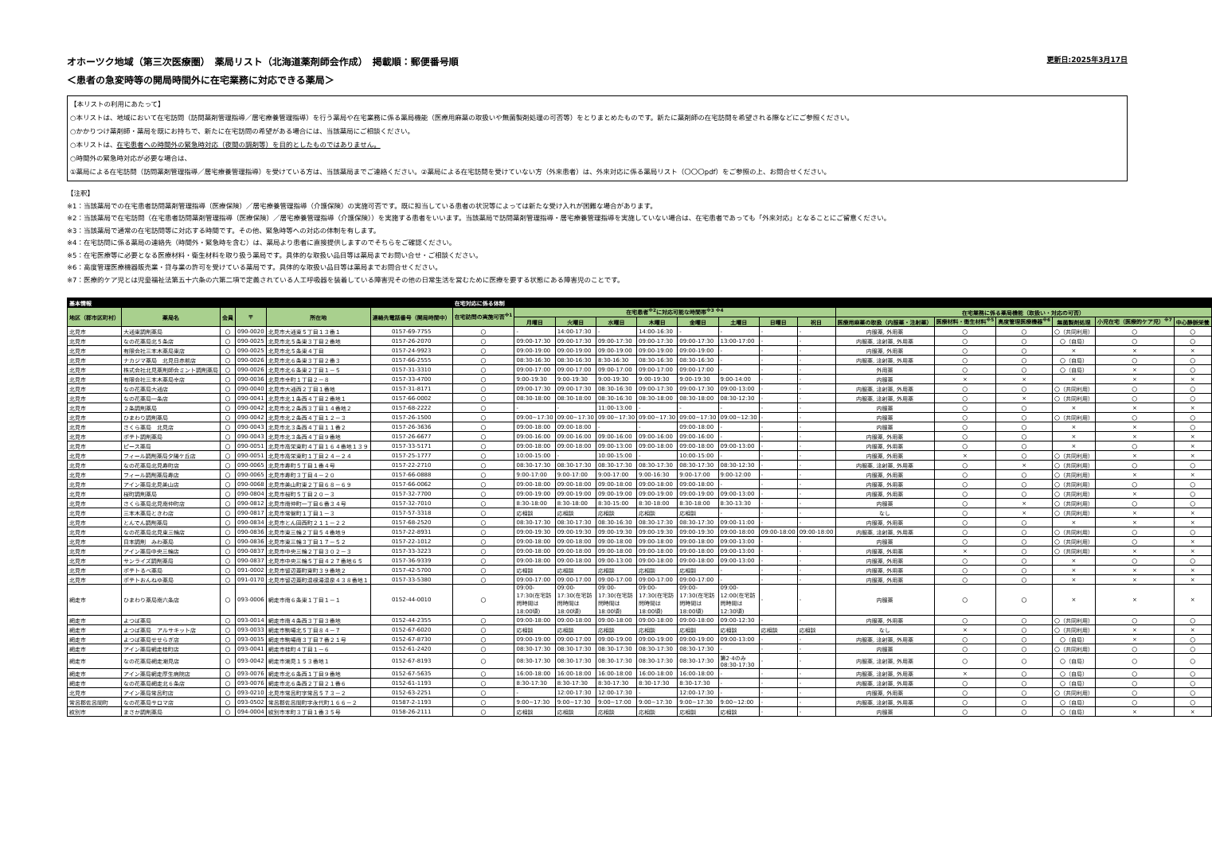オホーツク地域（第三次医療圏）　薬局リスト（北海道薬剤師会作成）　掲載順：郵便番号順 更新日:2025年3月17日
＜患者の急変時等の開局時間外に在宅業務に対応できる薬局＞
【本リストの利用にあたって】
○本リストは、地域において在宅訪問（訪問薬剤管理指導／居宅療養管理指導）を行う薬局や在宅業務に係る薬局機能（医療用麻薬の取扱いや無菌製剤処理の可否等）をとりまとめたものです。新たに薬剤師の在宅訪問を希望される際などにご参照ください。
○かかりつけ薬剤師・薬局を既にお持ちで、新たに在宅訪問の希望がある場合には、当該薬局にご相談ください。
○本リストは、在宅患者への時間外の緊急時対応（夜間の調剤等）を目的としたものではありません。
○時間外の緊急時対応が必要な場合は、
①薬局による在宅訪問（訪問薬剤管理指導／居宅療養管理指導）を受けている方は、当該薬局までご連絡ください。②薬局による在宅訪問を受けていない方（外来患者）は、外来対応に係る薬局リスト（〇〇〇pdf）をご参照の上、お問合せください。
【注釈】
※1：当該薬局での在宅患者訪問薬剤管理指導（医療保険）／居宅療養管理指導（介護保険）の実施可否です。既に担当している患者の状況等によっては新たな受け入れが困難な場合があります。
※2：当該薬局で在宅訪問（在宅患者訪問薬剤管理指導（医療保険）／居宅療養管理指導（介護保険））を実施する患者をいいます。当該薬局で訪問薬剤管理指導・居宅療養管理指導を実施していない場合は、在宅患者であっても「外来対応」となることにご留意ください。
※3：当該薬局で通常の在宅訪問等に対応する時間です。その他、緊急時等への対応の体制を有します。
※4：在宅訪問に係る薬局の連絡先（時間外・緊急時を含む）は、薬局より患者に直接提供しますのでそちらをご確認ください。
※5：在宅医療等に必要となる医療材料・衛生材料を取り扱う薬局です。具体的な取扱い品目等は薬局までお問い合せ・ご相談ください。
※6：高度管理医療機器販売業・貸与業の許可を受けている薬局です。具体的な取扱い品目等は薬局までお問合せください。
※7：医療的ケア児とは児童福祉法第五十六条の六第二項で定義されている人工呼吸器を装着している障害児その他の日常生活を営むために医療を要する状態にある障害児のことです。
| 基本情報 | | | | | | 在宅対応に係る体制 | | | | | | | | | | | | | | |
| --- | --- | --- | --- | --- | --- | --- | --- | --- | --- | --- | --- | --- | --- | --- | --- | --- | --- | --- | --- | --- |
| 地区（郡市区町村） | 薬局名 | 会員 | 〒 | 所在地 | 連絡先電話番号（開局時間中） | 在宅訪問の実施可否<sup>※1</sup> | 在宅患者<sup>※2</sup>に対応可能な時間帯<sup>※3 ※4</sup> | | | | | | | | 在宅業務に係る薬局機能（取扱い・対応の可否） | | | | | |
| | | | | | | | 月曜日 | 火曜日 | 水曜日 | 木曜日 | 金曜日 | 土曜日 | 日曜日 | 祝日 | 医療用麻薬の取扱（内服薬・注射薬） | 医療材料・衛生材料<sup>※5</sup> | 高度管理医療機器<sup>※6</sup> | 無菌製剤処理 | 小児在宅（医療的ケア児）<sup>※7</sup> | 中心静脈栄養 |
| 北見市 | 大通東調剤薬局 | 〇 | 090-0020 | 北見市大通東５丁目１３番１ | 0157-69-7755 | 〇 | - | 14:00-17:30 | - | 14:00-16:30 | - | - | - | - | 内服薬, 外用薬 | 〇 | 〇 | 〇（共同利用） | 〇 | 〇 |
| 北見市 | なの花薬局北５条店 | 〇 | 090-0025 | 北見市北５条東３丁目２番地 | 0157-26-2070 | 〇 | 09:00-17:30 | 09:00-17:30 | 09:00-17:30 | 09:00-17:30 | 09:00-17:30 | 13:00-17:00 | - | - | 内服薬, 注射薬, 外用薬 | 〇 | 〇 | 〇（自局） | 〇 | 〇 |
| 北見市 | 有限会社三本木薬局東店 | 〇 | 090-0025 | 北見市北５条東４丁目 | 0157-24-9923 | 〇 | 09:00-19:00 | 09:00-19:00 | 09:00-19:00 | 09:00-19:00 | 09:00-19:00 | - | - | - | 内服薬, 外用薬 | 〇 | 〇 | × | × | × |
| 北見市 | ナカジマ薬局 北見日赤前店 | 〇 | 090-0026 | 北見市北６条東３丁目２番３ | 0157-66-2555 | 〇 | 08:30-16:30 | 08:30-16:30 | 8:30-16:30 | 08:30-16:30 | 08:30-16:30 | - | - | - | 内服薬, 注射薬, 外用薬 | 〇 | 〇 | 〇（自局） | 〇 | 〇 |
| 北見市 | 株式会社北見薬剤師会ミント調剤薬局 | 〇 | 090-0026 | 北見市北６条東２丁目１－５ | 0157-31-3310 | 〇 | 09:00-17:00 | 09:00-17:00 | 09:00-17:00 | 09:00-17:00 | 09:00-17:00 | - | - | - | 外用薬 | 〇 | 〇 | 〇（自局） | × | 〇 |
| 北見市 | 有限会社三本木薬局幸店 | 〇 | 090-0036 | 北見市幸町１丁目２－８ | 0157-33-4700 | 〇 | 9:00-19:30 | 9:00-19:30 | 9:00-19:30 | 9:00-19:30 | 9:00-19:30 | 9:00-14:00 | - | - | 内服薬 | × | × | × | × | × |
| 北見市 | なの花薬局大通店 | 〇 | 090-0040 | 北見市大通西２丁目１番地 | 0157-31-8171 | 〇 | 09:00-17:30 | 09:00-17:30 | 08:30-16:30 | 09:00-17:30 | 09:00-17:30 | 09:00-13:00 | - | - | 内服薬, 注射薬, 外用薬 | 〇 | 〇 | 〇（共同利用） | 〇 | 〇 |
| 北見市 | なの花薬局一条店 | 〇 | 090-0041 | 北見市北１条西４丁目２番地１ | 0157-66-0002 | 〇 | 08:30-18:00 | 08:30-18:00 | 08:30-16:30 | 08:30-18:00 | 08:30-18:00 | 08:30-12:30 | - | - | 内服薬, 注射薬, 外用薬 | 〇 | × | 〇（共同利用） | 〇 | 〇 |
| 北見市 | ２条調剤薬局 | 〇 | 090-0042 | 北見市北２条西３丁目１４番地２ | 0157-68-2222 | 〇 | - | - | 11:00-13:00 | - | - | - | - | - | 内服薬 | 〇 | 〇 | × | × | × |
| 北見市 | ひまわり調剤薬局 | 〇 | 090-0042 | 北見市北２条西４丁目１２－３ | 0157-26-1500 | 〇 | 09:00~17:30 | 09:00~17:30 | 09:00~17:30 | 09:00~17:30 | 09:00~17:30 | 09:00~12:30 | - | - | 内服薬 | 〇 | 〇 | 〇（共同利用） | 〇 | 〇 |
| 北見市 | さくら薬局 北見店 | 〇 | 090-0043 | 北見市北３条西４丁目１１番２ | 0157-26-3636 | 〇 | 09:00-18:00 | 09:00-18:00 | - | - | 09:00-18:00 | - | - | - | 内服薬 | 〇 | 〇 | × | × | 〇 |
| 北見市 | ポテト調剤薬局 | 〇 | 090-0043 | 北見市北３条西４丁目９番地 | 0157-26-6677 | 〇 | 09:00-16:00 | 09:00-16:00 | 09:00-16:00 | 09:00-16:00 | 09:00-16:00 | - | - | - | 内服薬, 外用薬 | 〇 | 〇 | × | × | × |
| 北見市 | ピース薬局 | 〇 | 090-0051 | 北見市高栄東町４丁目１６４番地１３９ | 0157-33-5171 | 〇 | 09:00-18:00 | 09:00-18:00 | 09:00-13:00 | 09:00-18:00 | 09:00-18:00 | 09:00-13:00 | - | - | 内服薬, 外用薬 | 〇 | 〇 | × | 〇 | × |
| 北見市 | フィール調剤薬局夕陽ケ丘店 | 〇 | 090-0051 | 北見市高栄東町１丁目２４－２４ | 0157-25-1777 | 〇 | 10:00-15:00 | - | 10:00-15:00 | - | 10:00-15:00 | - | - | - | 内服薬, 外用薬 | × | 〇 | 〇（共同利用） | × | × |
| 北見市 | なの花薬局北見寿町店 | 〇 | 090-0065 | 北見市寿町５丁目１番４号 | 0157-22-2710 | 〇 | 08:30-17:30 | 08:30-17:30 | 08:30-17:30 | 08:30-17:30 | 08:30-17:30 | 08:30-12:30 | - | - | 内服薬, 注射薬, 外用薬 | 〇 | × | 〇（共同利用） | 〇 | 〇 |
| 北見市 | フィール調剤薬局寿店 | 〇 | 090-0065 | 北見市寿町３丁目４－２０ | 0157-66-0888 | 〇 | 9:00-17:00 | 9:00-17:00 | 9:00-17:00 | 9:00-16:30 | 9:00-17:00 | 9:00-12:00 | - | - | 内服薬, 外用薬 | 〇 | 〇 | 〇（共同利用） | × | × |
| 北見市 | アイン薬局北見美山店 | 〇 | 090-0068 | 北見市美山町東２丁目６８－６９ | 0157-66-0062 | 〇 | 09:00-18:00 | 09:00-18:00 | 09:00-18:00 | 09:00-18:00 | 09:00-18:00 | - | - | - | 内服薬, 外用薬 | 〇 | 〇 | 〇（共同利用） | 〇 | 〇 |
| 北見市 | 桜町調剤薬局 | 〇 | 090-0804 | 北見市桜町５丁目２０－３ | 0157-32-7700 | 〇 | 09:00-19:00 | 09:00-19:00 | 09:00-19:00 | 09:00-19:00 | 09:00-19:00 | 09:00-13:00 | - | - | 内服薬, 外用薬 | 〇 | 〇 | 〇（共同利用） | × | 〇 |
| 北見市 | さくら薬局北見南仲町店 | 〇 | 090-0812 | 北見市南仲町一丁目６番３４号 | 0157-32-7010 | 〇 | 8:30-18:00 | 8:30-18:00 | 8:30-15:00 | 8:30-18:00 | 8:30-18:00 | 8:30-13:30 | - | - | 内服薬 | 〇 | × | 〇（共同利用） | 〇 | 〇 |
| 北見市 | 三本木薬局ときわ店 | 〇 | 090-0817 | 北見市常盤町１丁目１－３ | 0157-57-3318 | 〇 | 応相談 | 応相談 | 応相談 | 応相談 | 応相談 | - | - | - | なし | 〇 | × | 〇（共同利用） | × | × |
| 北見市 | とんでん調剤薬局 | 〇 | 090-0834 | 北見市とん田西町２１１－２２ | 0157-68-2520 | 〇 | 08:30-17:30 | 08:30-17:30 | 08:30-16:30 | 08:30-17:30 | 08:30-17:30 | 09:00-11:00 | - | - | 内服薬, 外用薬 | 〇 | 〇 | × | × | × |
| 北見市 | なの花薬局北見東三輪店 | 〇 | 090-0836 | 北見市東三輪２丁目５４番地９ | 0157-22-8931 | 〇 | 09:00-19:30 | 09:00-19:30 | 09:00-19:30 | 09:00-19:30 | 09:00-19:30 | 09:00-18:00 | 09:00-18:00 | 09:00-18:00 | 内服薬, 注射薬, 外用薬 | 〇 | 〇 | 〇（共同利用） | 〇 | 〇 |
| 北見市 | 日本調剤 みわ薬局 | 〇 | 090-0836 | 北見市東三輪３丁目１７－５２ | 0157-22-1012 | 〇 | 09:00-18:00 | 09:00-18:00 | 09:00-18:00 | 09:00-18:00 | 09:00-18:00 | 09:00-13:00 | - | - | 内服薬 | 〇 | 〇 | 〇（共同利用） | 〇 | × |
| 北見市 | アイン薬局中央三輪店 | 〇 | 090-0837 | 北見市中央三輪２丁目３０２－３ | 0157-33-3223 | 〇 | 09:00-18:00 | 09:00-18:00 | 09:00-18:00 | 09:00-18:00 | 09:00-18:00 | 09:00-13:00 | - | - | 内服薬, 外用薬 | × | 〇 | 〇（共同利用） | × | × |
| 北見市 | サンライズ調剤薬局 | 〇 | 090-0837 | 北見市中央三輪５丁目４２７番地６５ | 0157-36-9339 | 〇 | 09:00-18:00 | 09:00-18:00 | 09:00-13:00 | 09:00-18:00 | 09:00-18:00 | 09:00-13:00 | - | - | 内服薬, 外用薬 | 〇 | 〇 | × | 〇 | 〇 |
| 北見市 | ポテトるべ薬局 | 〇 | 091-0002 | 北見市留辺蘂町東町３９番地２ | 0157-42-5700 | 〇 | 応相談 | 応相談 | 応相談 | 応相談 | 応相談 | - | - | - | 内服薬, 外用薬 | 〇 | 〇 | × | × | × |
| 北見市 | ポテトおんねゆ薬局 | 〇 | 091-0170 | 北見市留辺蘂町温根湯温泉４３８番地１ | 0157-33-5380 | 〇 | 09:00-17:00 | 09:00-17:00 | 09:00-17:00 | 09:00-17:00 | 09:00-17:00 | - | - | - | 内服薬, 外用薬 | 〇 | 〇 | × | × | × |
| 網走市 | ひまわり薬局南六条店 | 〇 | 093-0006 | 網走市南６条東１丁目１－１ | 0152-44-0010 | 〇 | 09:00-17:30(在宅訪問時間は18:00頃) | 09:00-17:30(在宅訪問時間は18:00頃) | 09:00-17:30(在宅訪問時間は18:00頃) | 09:00-17:30(在宅訪問時間は18:00頃) | 09:00-17:30(在宅訪問時間は18:00頃) | 09:00-12:00(在宅訪問時間は12:30頃) | - | - | 内服薬 | 〇 | 〇 | × | × | × |
| 網走市 | よつば薬局 | 〇 | 093-0014 | 網走市南４条西３丁目３番地 | 0152-44-2355 | 〇 | 09:00-18:00 | 09:00-18:00 | 09:00-18:00 | 09:00-18:00 | 09:00-18:00 | 09:00-12:30 | - | - | 内服薬, 外用薬 | 〇 | 〇 | 〇（共同利用） | 〇 | 〇 |
| 網走市 | よつば薬局 アルサキット店 | 〇 | 093-0033 | 網走市駒場北５丁目８４－７ | 0152-67-6020 | 〇 | 応相談 | 応相談 | 応相談 | 応相談 | 応相談 | 応相談 | 応相談 | 応相談 | なし | × | 〇 | 〇（共同利用） | × | × |
| 網走市 | よつば薬局せせらぎ店 | 〇 | 093-0035 | 網走市駒場南３丁目７番２１号 | 0152-67-8730 | 〇 | 09:00-19:00 | 09:00-17:00 | 09:00-19:00 | 09:00-19:00 | 09:00-19:00 | 09:00-13:00 | - | - | 内服薬, 注射薬, 外用薬 | 〇 | 〇 | 〇（自局） | × | 〇 |
| 網走市 | アイン薬局網走桂町店 | 〇 | 093-0041 | 網走市桂町４丁目１－６ | 0152-61-2420 | 〇 | 08:30-17:30 | 08:30-17:30 | 08:30-17:30 | 08:30-17:30 | 08:30-17:30 | - | - | - | 内服薬 | 〇 | 〇 | 〇（共同利用） | 〇 | 〇 |
| 網走市 | なの花薬局網走潮見店 | 〇 | 093-0042 | 網走市潮見１５３番地１ | 0152-67-8193 | 〇 | 08:30-17:30 | 08:30-17:30 | 08:30-17:30 | 08:30-17:30 | 08:30-17:30 | 第2·4のみ 08:30-17:30 | - | - | 内服薬, 注射薬, 外用薬 | 〇 | 〇 | 〇（自局） | 〇 | 〇 |
| 網走市 | アイン薬局網走厚生病院店 | 〇 | 093-0076 | 網走市北６条西１丁目９番地 | 0152-67-5635 | 〇 | 16:00-18:00 | 16:00-18:00 | 16:00-18:00 | 16:00-18:00 | 16:00-18:00 | - | - | - | 内服薬, 注射薬, 外用薬 | × | 〇 | 〇（自局） | 〇 | 〇 |
| 網走市 | なの花薬局網走北６条店 | 〇 | 093-0076 | 網走市北６条西２丁目２１番６ | 0152-61-1193 | 〇 | 8:30-17:30 | 8:30-17:30 | 8:30-17:30 | 8:30-17:30 | 8:30-17:30 | - | - | - | 内服薬, 注射薬, 外用薬 | 〇 | 〇 | 〇（自局） | 〇 | 〇 |
| 北見市 | アイン薬局常呂町店 | 〇 | 093-0210 | 北見市常呂町字常呂５７３－２ | 0152-63-2251 | 〇 | - | 12:00-17:30 | 12:00-17:30 | - | 12:00-17:30 | - | - | - | 内服薬, 外用薬 | 〇 | 〇 | 〇（共同利用） | 〇 | 〇 |
| 常呂郡佐呂間町 | なの花薬局サロマ店 | 〇 | 093-0502 | 常呂郡佐呂間町字永代町１６６－２ | 01587-2-1193 | 〇 | 9:00~17:30 | 9:00~17:30 | 9:00~17:00 | 9:00~17:30 | 9:00~17:30 | 9:00~12:00 | - | - | 内服薬, 注射薬, 外用薬 | 〇 | 〇 | 〇（自局） | 〇 | 〇 |
| 紋別市 | まさか調剤薬局 | 〇 | 094-0004 | 紋別市本町３丁目１番３５号 | 0158-26-2111 | 〇 | 応相談 | 応相談 | 応相談 | 応相談 | 応相談 | 応相談 | - | - | 内服薬 | 〇 | 〇 | 〇（自局） | × | × |